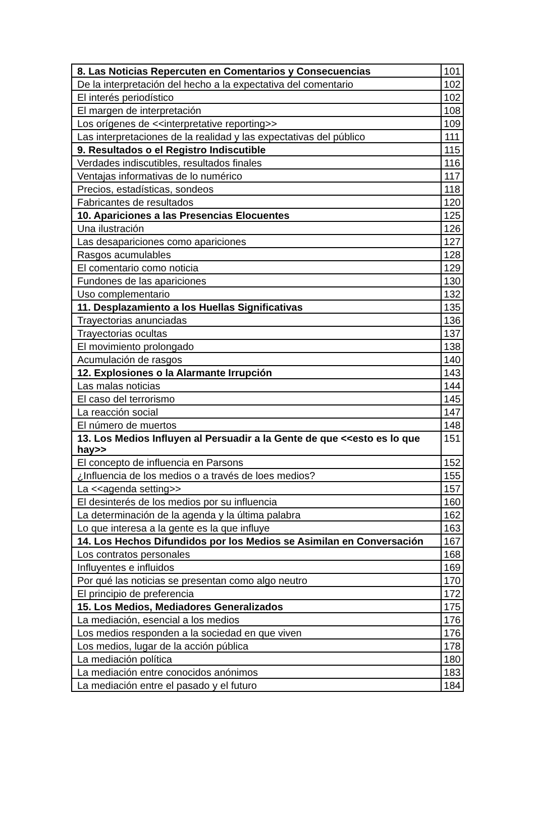| 8. Las Noticias Repercuten en Comentarios y Consecuencias | 101 |
| De la interpretación del hecho a la expectativa del comentario | 102 |
| El interés periodístico | 102 |
| El margen de interpretación | 108 |
| Los orígenes de <<interpretative reporting>> | 109 |
| Las interpretaciones de la realidad y las expectativas del público | 111 |
| 9. Resultados o el Registro Indiscutible | 115 |
| Verdades indiscutibles, resultados finales | 116 |
| Ventajas informativas de lo numérico | 117 |
| Precios, estadísticas, sondeos | 118 |
| Fabricantes de resultados | 120 |
| 10. Apariciones a las Presencias Elocuentes | 125 |
| Una ilustración | 126 |
| Las desapariciones como apariciones | 127 |
| Rasgos acumulables | 128 |
| El comentario como noticia | 129 |
| Fundones de las apariciones | 130 |
| Uso complementario | 132 |
| 11. Desplazamiento a los Huellas Significativas | 135 |
| Trayectorias anunciadas | 136 |
| Trayectorias ocultas | 137 |
| El movimiento prolongado | 138 |
| Acumulación de rasgos | 140 |
| 12. Explosiones o la Alarmante Irrupción | 143 |
| Las malas noticias | 144 |
| El caso del terrorismo | 145 |
| La reacción social | 147 |
| El número de muertos | 148 |
| 13. Los Medios Influyen al Persuadir a la Gente de que <<esto es lo que hay>> | 151 |
| El concepto de influencia en Parsons | 152 |
| ¿Influencia de los medios o a través de loes medios? | 155 |
| La <<agenda setting>> | 157 |
| El desinterés de los medios por su influencia | 160 |
| La determinación de la agenda y la última palabra | 162 |
| Lo que interesa a la gente es la que influye | 163 |
| 14. Los Hechos Difundidos por los Medios se Asimilan en Conversación | 167 |
| Los contratos personales | 168 |
| Influyentes e influidos | 169 |
| Por qué las noticias se presentan como algo neutro | 170 |
| El principio de preferencia | 172 |
| 15. Los Medios, Mediadores Generalizados | 175 |
| La mediación, esencial a los medios | 176 |
| Los medios responden a la sociedad en que viven | 176 |
| Los medios, lugar de la acción pública | 178 |
| La mediación política | 180 |
| La mediación entre conocidos anónimos | 183 |
| La mediación entre el pasado y el futuro | 184 |